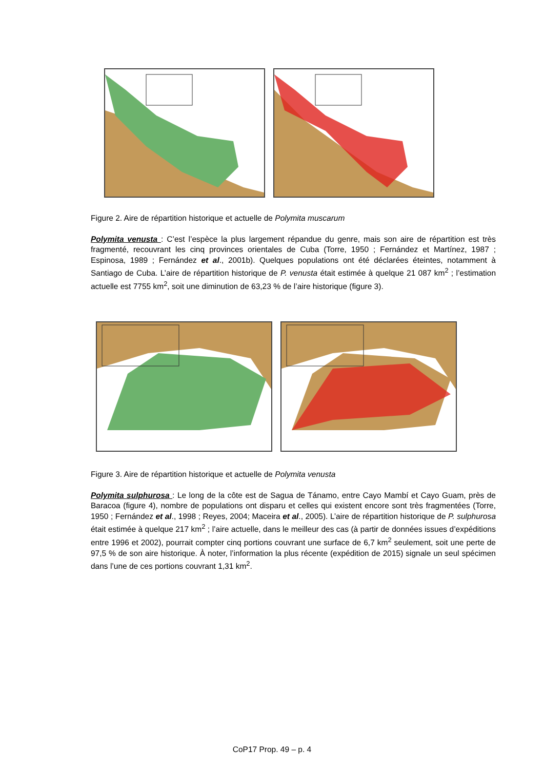Figure 2. Aire de répartition historique et actuelle de Polymita muscarum
Polymita venusta : C’est l’espèce la plus largement répandue du genre, mais son aire de répartition est très fragmenté, recouvrant les cinq provinces orientales de Cuba (Torre, 1950 ; Fernández et Martínez, 1987 ; Espinosa, 1989 ; Fernández et al., 2001b). Quelques populations ont été déclarées éteintes, notamment à Santiago de Cuba. L’aire de répartition historique de P. venusta était estimée à quelque 21 087 km<sup>2</sup> ; l’estimation actuelle est 7755 km<sup>2</sup>, soit une diminution de 63,23 % de l’aire historique (figure 3).
Figure 3. Aire de répartition historique et actuelle de Polymita venusta
Polymita sulphurosa : Le long de la côte est de Sagua de Tánamo, entre Cayo Mambí et Cayo Guam, près de Baracoa (figure 4), nombre de populations ont disparu et celles qui existent encore sont très fragmentées (Torre, 1950 ; Fernández et al., 1998 ; Reyes, 2004; Maceira et al., 2005). L’aire de répartition historique de P. sulphurosa était estimée à quelque 217 km<sup>2</sup> ; l’aire actuelle, dans le meilleur des cas (à partir de données issues d’expéditions entre 1996 et 2002), pourrait compter cinq portions couvrant une surface de 6,7 km<sup>2</sup> seulement, soit une perte de 97,5 % de son aire historique. À noter, l’information la plus récente (expédition de 2015) signale un seul spécimen dans l’une de ces portions couvrant 1,31 km<sup>2</sup>.
CoP17 Prop. 49 – p. 4